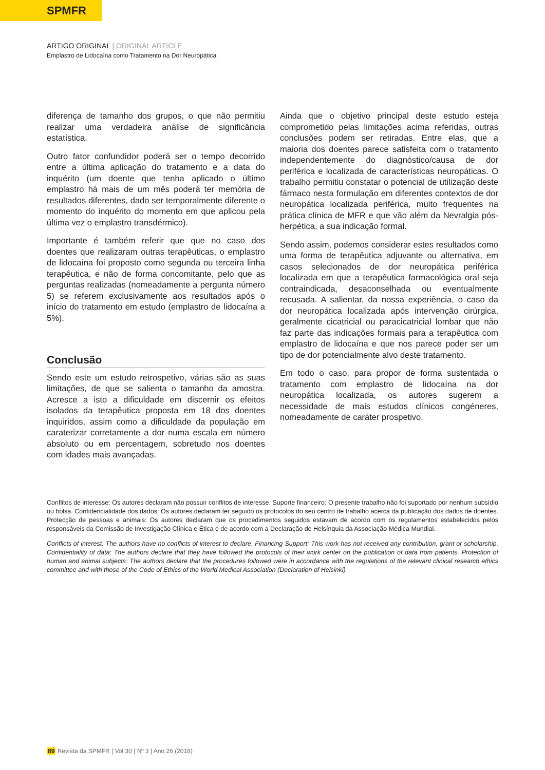SPMFR
ARTIGO ORIGINAL | ORIGINAL ARTICLE
Emplastro de Lidocaína como Tratamento na Dor Neuropática
diferença de tamanho dos grupos, o que não permitiu realizar uma verdadeira análise de significância estatística.
Outro fator confundidor poderá ser o tempo decorrido entre a última aplicação do tratamento e a data do inquérito (um doente que tenha aplicado o último emplastro há mais de um mês poderá ter memória de resultados diferentes, dado ser temporalmente diferente o momento do inquérito do momento em que aplicou pela última vez o emplastro transdérmico).
Importante é também referir que que no caso dos doentes que realizaram outras terapêuticas, o emplastro de lidocaína foi proposto como segunda ou terceira linha terapêutica, e não de forma concomitante, pelo que as perguntas realizadas (nomeadamente a pergunta número 5) se referem exclusivamente aos resultados após o início do tratamento em estudo (emplastro de lidocaína a 5%).
Conclusão
Sendo este um estudo retrospetivo, várias são as suas limitações, de que se salienta o tamanho da amostra. Acresce a isto a dificuldade em discernir os efeitos isolados da terapêutica proposta em 18 dos doentes inquiridos, assim como a dificuldade da população em caraterizar corretamente a dor numa escala em número absoluto ou em percentagem, sobretudo nos doentes com idades mais avançadas.
Ainda que o objetivo principal deste estudo esteja comprometido pelas limitações acima referidas, outras conclusões podem ser retiradas. Entre elas, que a maioria dos doentes parece satisfeita com o tratamento independentemente do diagnóstico/causa de dor periférica e localizada de características neuropáticas. O trabalho permitiu constatar o potencial de utilização deste fármaco nesta formulação em diferentes contextos de dor neuropática localizada periférica, muito frequentes na prática clínica de MFR e que vão além da Nevralgia pós-herpética, a sua indicação formal.
Sendo assim, podemos considerar estes resultados como uma forma de terapêutica adjuvante ou alternativa, em casos selecionados de dor neuropática periférica localizada em que a terapêutica farmacológica oral seja contraindicada, desaconselhada ou eventualmente recusada. A salientar, da nossa experiência, o caso da dor neuropática localizada após intervenção cirúrgica, geralmente cicatricial ou paracicatricial lombar que não faz parte das indicações formais para a terapêutica com emplastro de lidocaína e que nos parece poder ser um tipo de dor potencialmente alvo deste tratamento.
Em todo o caso, para propor de forma sustentada o tratamento com emplastro de lidocaína na dor neuropática localizada, os autores sugerem a necessidade de mais estudos clínicos congéneres, nomeadamente de caráter prospetivo.
Conflitos de interesse: Os autores declaram não possuir conflitos de interesse. Suporte financeiro: O presente trabalho não foi suportado por nenhum subsídio ou bolsa. Confidencialidade dos dados: Os autores declaram ter seguido os protocolos do seu centro de trabalho acerca da publicação dos dados de doentes. Protecção de pessoas e animais: Os autores declaram que os procedimentos seguidos estavam de acordo com os regulamentos estabelecidos pelos responsáveis da Comissão de Investigação Clínica e Ética e de acordo com a Declaração de Helsínquia da Associação Médica Mundial.
Conflicts of interest: The authors have no conflicts of interest to declare. Financing Support: This work has not received any contribution, grant or scholarship. Confidentiality of data: The authors declare that they have followed the protocols of their work center on the publication of data from patients. Protection of human and animal subjects: The authors declare that the procedures followed were in accordance with the regulations of the relevant clinical research ethics committee and with those of the Code of Ethics of the World Medical Association (Declaration of Helsinki)
89 Revista da SPMFR | Vol 30 | Nº 3 | Ano 26 (2018)